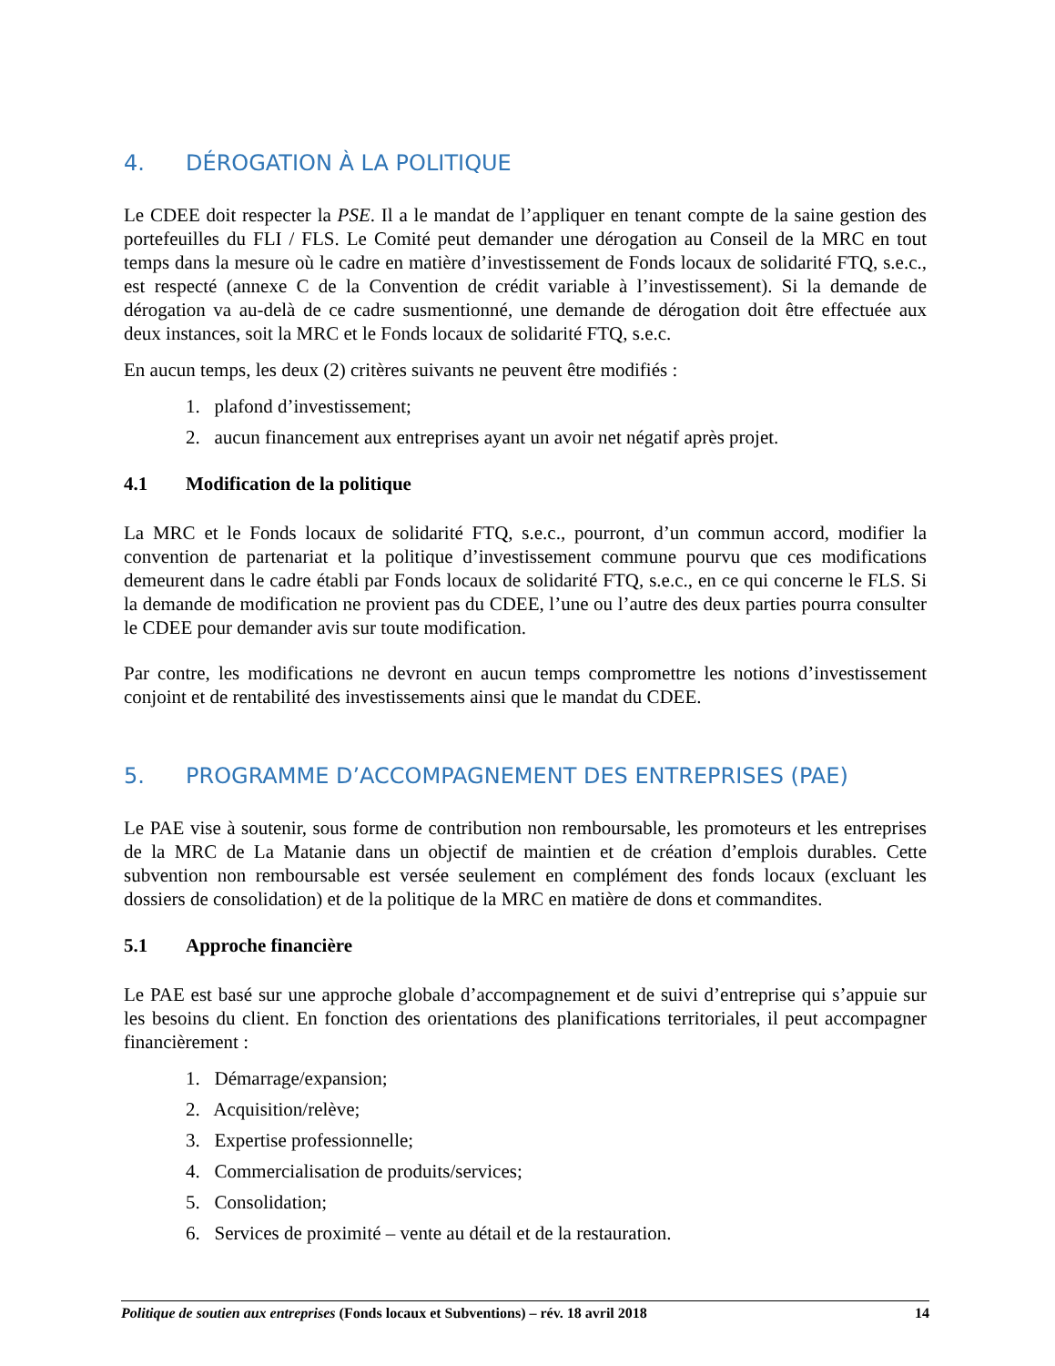4. DÉROGATION À LA POLITIQUE
Le CDEE doit respecter la PSE. Il a le mandat de l’appliquer en tenant compte de la saine gestion des portefeuilles du FLI / FLS. Le Comité peut demander une dérogation au Conseil de la MRC en tout temps dans la mesure où le cadre en matière d’investissement de Fonds locaux de solidarité FTQ, s.e.c., est respecté (annexe C de la Convention de crédit variable à l’investissement). Si la demande de dérogation va au-delà de ce cadre susmentionné, une demande de dérogation doit être effectuée aux deux instances, soit la MRC et le Fonds locaux de solidarité FTQ, s.e.c.
En aucun temps, les deux (2) critères suivants ne peuvent être modifiés :
1. plafond d’investissement;
2. aucun financement aux entreprises ayant un avoir net négatif après projet.
4.1 Modification de la politique
La MRC et le Fonds locaux de solidarité FTQ, s.e.c., pourront, d’un commun accord, modifier la convention de partenariat et la politique d’investissement commune pourvu que ces modifications demeurent dans le cadre établi par Fonds locaux de solidarité FTQ, s.e.c., en ce qui concerne le FLS. Si la demande de modification ne provient pas du CDEE, l’une ou l’autre des deux parties pourra consulter le CDEE pour demander avis sur toute modification.
Par contre, les modifications ne devront en aucun temps compromettre les notions d’investissement conjoint et de rentabilité des investissements ainsi que le mandat du CDEE.
5. PROGRAMME D’ACCOMPAGNEMENT DES ENTREPRISES (PAE)
Le PAE vise à soutenir, sous forme de contribution non remboursable, les promoteurs et les entreprises de la MRC de La Matanie dans un objectif de maintien et de création d’emplois durables. Cette subvention non remboursable est versée seulement en complément des fonds locaux (excluant les dossiers de consolidation) et de la politique de la MRC en matière de dons et commandites.
5.1 Approche financière
Le PAE est basé sur une approche globale d’accompagnement et de suivi d’entreprise qui s’appuie sur les besoins du client. En fonction des orientations des planifications territoriales, il peut accompagner financièrement :
1. Démarrage/expansion;
2. Acquisition/relève;
3. Expertise professionnelle;
4. Commercialisation de produits/services;
5. Consolidation;
6. Services de proximité – vente au détail et de la restauration.
Politique de soutien aux entreprises (Fonds locaux et Subventions) – rév. 18 avril 2018
14